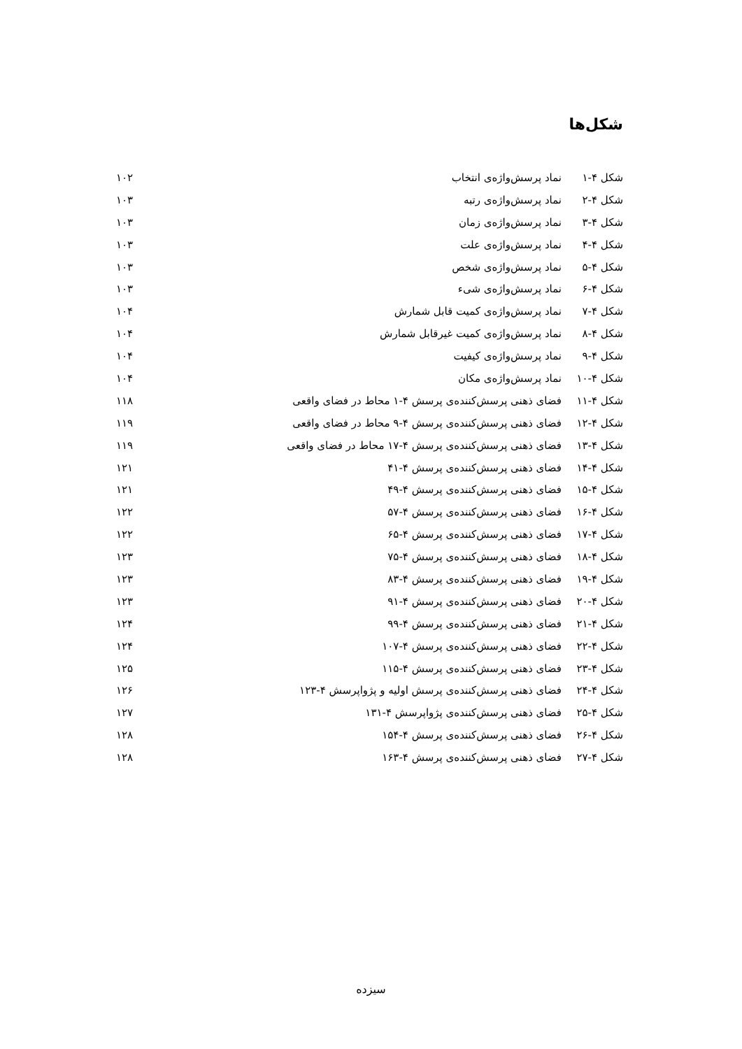شکل‌ها
| شکل ۴-۱ | نماد پرسش‌واژه‌ی انتخاب | ۱۰۲ |
| شکل ۴-۲ | نماد پرسش‌واژه‌ی رتبه | ۱۰۳ |
| شکل ۴-۳ | نماد پرسش‌واژه‌ی زمان | ۱۰۳ |
| شکل ۴-۴ | نماد پرسش‌واژه‌ی علت | ۱۰۳ |
| شکل ۴-۵ | نماد پرسش‌واژه‌ی شخص | ۱۰۳ |
| شکل ۴-۶ | نماد پرسش‌واژه‌ی شیء | ۱۰۳ |
| شکل ۴-۷ | نماد پرسش‌واژه‌ی کمیت قابل شمارش | ۱۰۴ |
| شکل ۴-۸ | نماد پرسش‌واژه‌ی کمیت غیرقابل شمارش | ۱۰۴ |
| شکل ۴-۹ | نماد پرسش‌واژه‌ی کیفیت | ۱۰۴ |
| شکل ۴-۱۰ | نماد پرسش‌واژه‌ی مکان | ۱۰۴ |
| شکل ۴-۱۱ | فضای ذهنی پرسش‌کننده‌ی پرسش ۴-۱ محاط در فضای واقعی | ۱۱۸ |
| شکل ۴-۱۲ | فضای ذهنی پرسش‌کننده‌ی پرسش ۴-۹ محاط در فضای واقعی | ۱۱۹ |
| شکل ۴-۱۳ | فضای ذهنی پرسش‌کننده‌ی پرسش ۴-۱۷ محاط در فضای واقعی | ۱۱۹ |
| شکل ۴-۱۴ | فضای ذهنی پرسش‌کننده‌ی پرسش ۴-۴۱ | ۱۲۱ |
| شکل ۴-۱۵ | فضای ذهنی پرسش‌کننده‌ی پرسش ۴-۴۹ | ۱۲۱ |
| شکل ۴-۱۶ | فضای ذهنی پرسش‌کننده‌ی پرسش ۴-۵۷ | ۱۲۲ |
| شکل ۴-۱۷ | فضای ذهنی پرسش‌کننده‌ی پرسش ۴-۶۵ | ۱۲۲ |
| شکل ۴-۱۸ | فضای ذهنی پرسش‌کننده‌ی پرسش ۴-۷۵ | ۱۲۳ |
| شکل ۴-۱۹ | فضای ذهنی پرسش‌کننده‌ی پرسش ۴-۸۳ | ۱۲۳ |
| شکل ۴-۲۰ | فضای ذهنی پرسش‌کننده‌ی پرسش ۴-۹۱ | ۱۲۳ |
| شکل ۴-۲۱ | فضای ذهنی پرسش‌کننده‌ی پرسش ۴-۹۹ | ۱۲۴ |
| شکل ۴-۲۲ | فضای ذهنی پرسش‌کننده‌ی پرسش ۴-۱۰۷ | ۱۲۴ |
| شکل ۴-۲۳ | فضای ذهنی پرسش‌کننده‌ی پرسش ۴-۱۱۵ | ۱۲۵ |
| شکل ۴-۲۴ | فضای ذهنی پرسش‌کننده‌ی پرسش اولیه و پژواپرسش ۴-۱۲۳ | ۱۲۶ |
| شکل ۴-۲۵ | فضای ذهنی پرسش‌کننده‌ی پژواپرسش ۴-۱۳۱ | ۱۲۷ |
| شکل ۴-۲۶ | فضای ذهنی پرسش‌کننده‌ی پرسش ۴-۱۵۴ | ۱۲۸ |
| شکل ۴-۲۷ | فضای ذهنی پرسش‌کننده‌ی پرسش ۴-۱۶۳ | ۱۲۸ |
سیزده